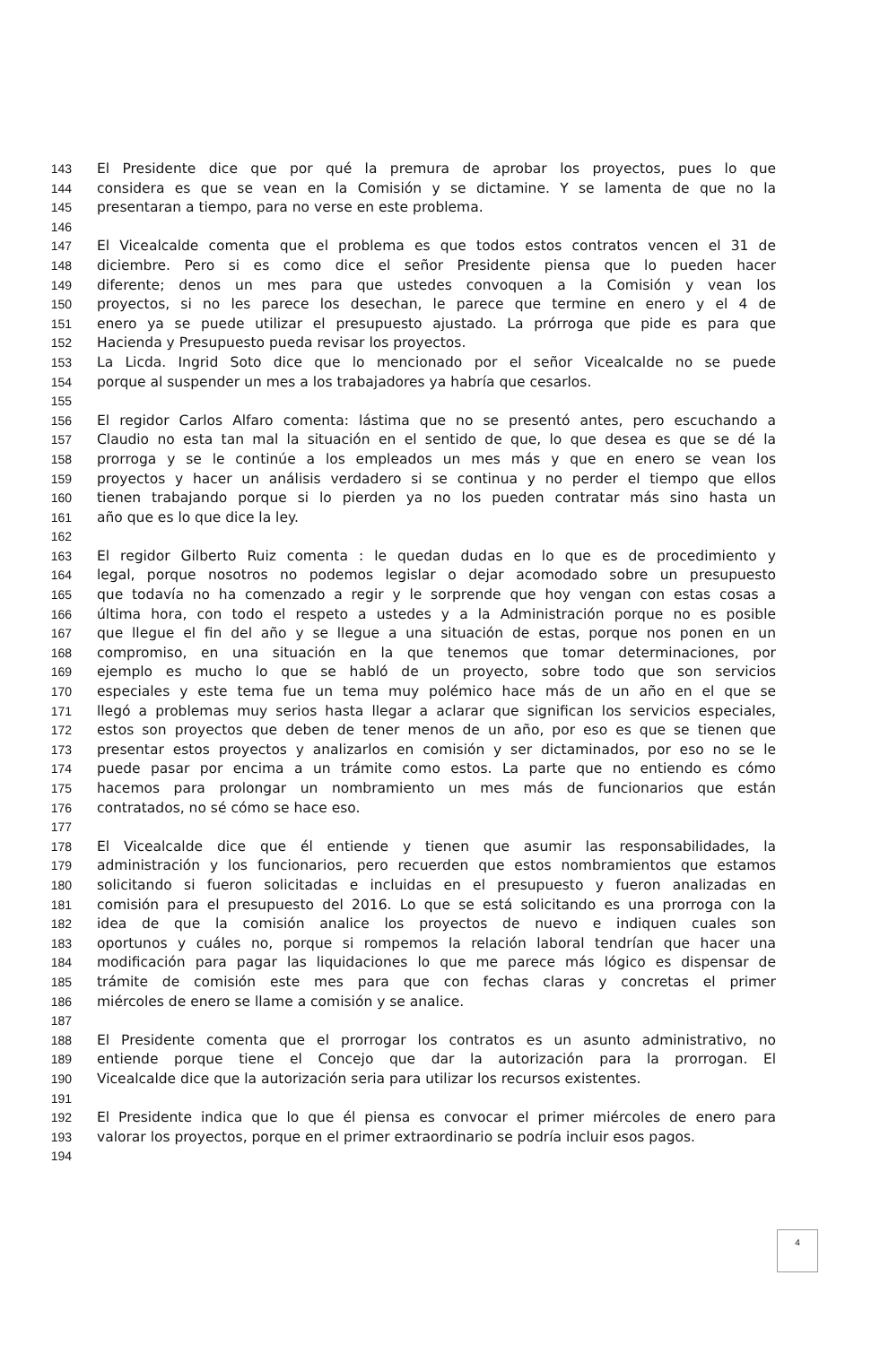143 El Presidente dice que por qué la premura de aprobar los proyectos, pues lo que
144 considera es que se vean en la Comisión y se dictamine. Y se lamenta de que no la
145 presentaran a tiempo, para no verse en este problema.
146
147 El Vicealcalde comenta que el problema es que todos estos contratos vencen el 31 de
148 diciembre. Pero si es como dice el señor Presidente piensa que lo pueden hacer
149 diferente; denos un mes para que ustedes convoquen a la Comisión y vean los
150 proyectos, si no les parece los desechan, le parece que termine en enero y el 4 de
151 enero ya se puede utilizar el presupuesto ajustado. La prórroga que pide es para que
152 Hacienda y Presupuesto pueda revisar los proyectos.
153 La Licda. Ingrid Soto dice que lo mencionado por el señor Vicealcalde no se puede
154 porque al suspender un mes a los trabajadores ya habría que cesarlos.
155
156 El regidor Carlos Alfaro comenta: lástima que no se presentó antes, pero escuchando a
157 Claudio no esta tan mal la situación en el sentido de que, lo que desea es que se dé la
158 prorroga y se le continúe a los empleados un mes más y que en enero se vean los
159 proyectos y hacer un análisis verdadero si se continua y no perder el tiempo que ellos
160 tienen trabajando porque si lo pierden ya no los pueden contratar más sino hasta un
161 año que es lo que dice la ley.
162
163 El regidor Gilberto Ruiz comenta : le quedan dudas en lo que es de procedimiento y
164 legal, porque nosotros no podemos legislar o dejar acomodado sobre un presupuesto
165 que todavía no ha comenzado a regir y le sorprende que hoy vengan con estas cosas a
166 última hora, con todo el respeto a ustedes y a la Administración porque no es posible
167 que llegue el fin del año y se llegue a una situación de estas, porque nos ponen en un
168 compromiso, en una situación en la que tenemos que tomar determinaciones, por
169 ejemplo es mucho lo que se habló de un proyecto, sobre todo que son servicios
170 especiales y este tema fue un tema muy polémico hace más de un año en el que se
171 llegó a problemas muy serios hasta llegar a aclarar que significan los servicios especiales,
172 estos son proyectos que deben de tener menos de un año, por eso es que se tienen que
173 presentar estos proyectos y analizarlos en comisión y ser dictaminados, por eso no se le
174 puede pasar por encima a un trámite como estos. La parte que no entiendo es cómo
175 hacemos para prolongar un nombramiento un mes más de funcionarios que están
176 contratados, no sé cómo se hace eso.
177
178 El Vicealcalde dice que él entiende y tienen que asumir las responsabilidades, la
179 administración y los funcionarios, pero recuerden que estos nombramientos que estamos
180 solicitando si fueron solicitadas e incluidas en el presupuesto y fueron analizadas en
181 comisión para el presupuesto del 2016. Lo que se está solicitando es una prorroga con la
182 idea de que la comisión analice los proyectos de nuevo e indiquen cuales son
183 oportunos y cuáles no, porque si rompemos la relación laboral tendrían que hacer una
184 modificación para pagar las liquidaciones lo que me parece más lógico es dispensar de
185 trámite de comisión este mes para que con fechas claras y concretas el primer
186 miércoles de enero se llame a comisión y se analice.
187
188 El Presidente comenta que el prorrogar los contratos es un asunto administrativo, no
189 entiende porque tiene el Concejo que dar la autorización para la prorrogan. El
190 Vicealcalde dice que la autorización seria para utilizar los recursos existentes.
191
192 El Presidente indica que lo que él piensa es convocar el primer miércoles de enero para
193 valorar los proyectos, porque en el primer extraordinario se podría incluir esos pagos.
194
4